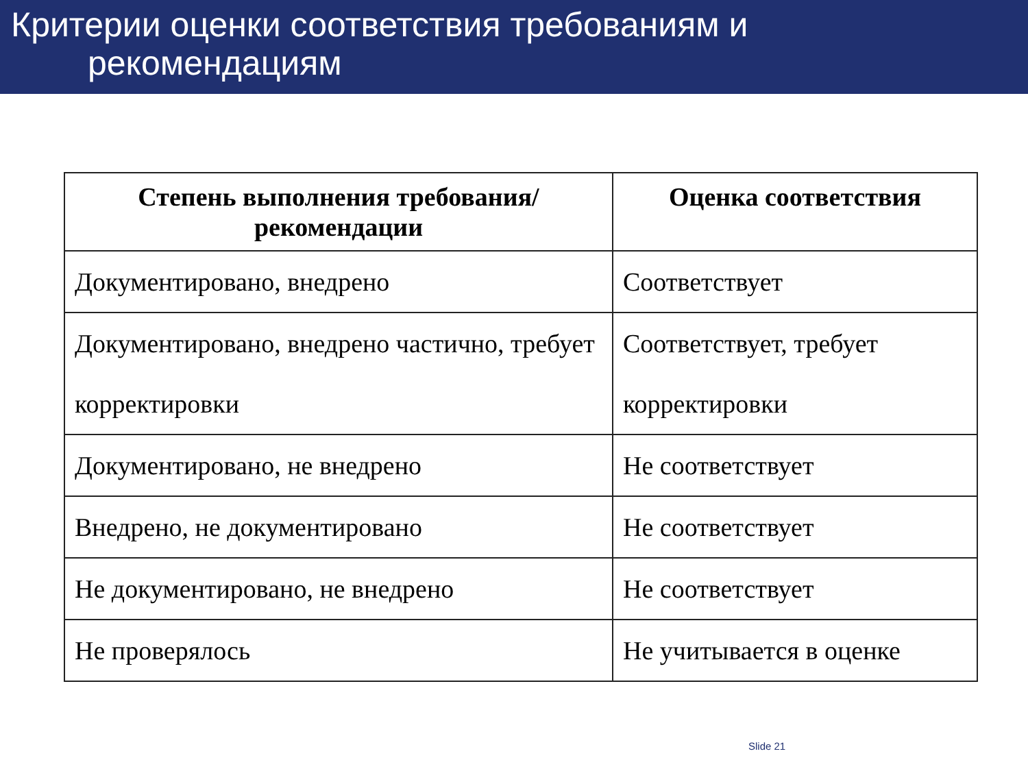Критерии оценки соответствия требованиям и
рекомендациям
| Степень выполнения требования/рекомендации | Оценка соответствия |
| --- | --- |
| Документировано, внедрено | Соответствует |
| Документировано, внедрено частично, требует корректировки | Соответствует, требует корректировки |
| Документировано, не внедрено | Не соответствует |
| Внедрено, не документировано | Не соответствует |
| Не документировано, не внедрено | Не соответствует |
| Не проверялось | Не учитывается в оценке |
Slide 21